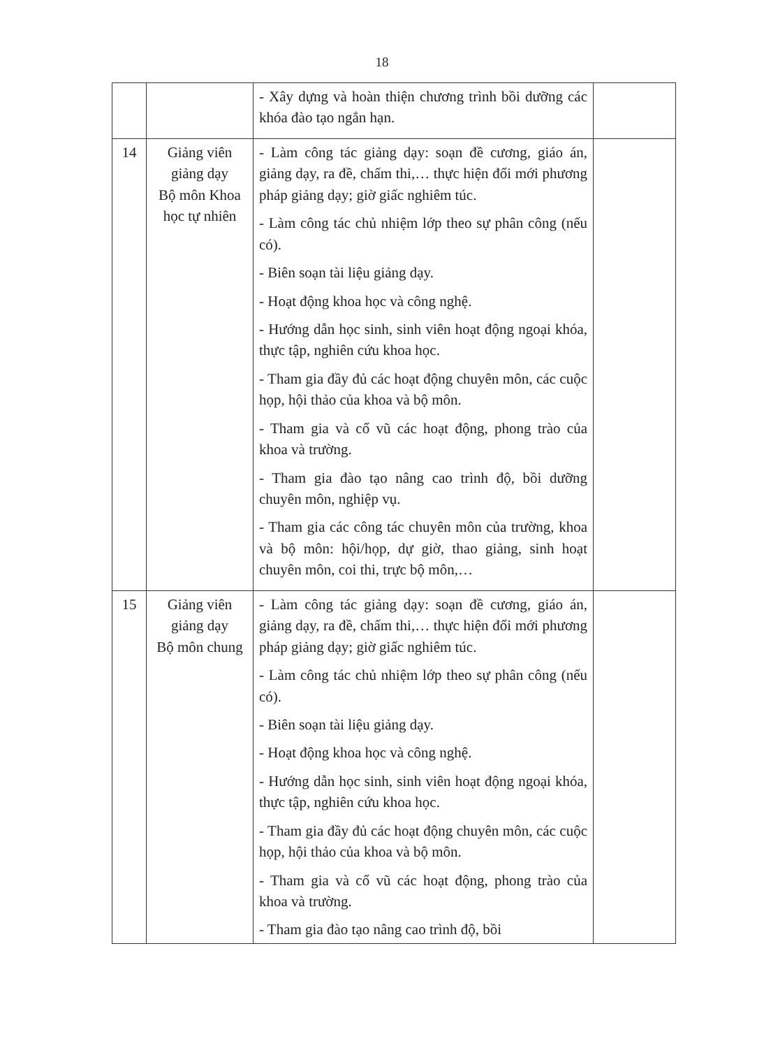18
| | | - Xây dựng và hoàn thiện chương trình bồi dưỡng các khóa đào tạo ngắn hạn. | |
| 14 | Giảng viên giảng dạy Bộ môn Khoa học tự nhiên | - Làm công tác giảng dạy: soạn đề cương, giáo án, giảng dạy, ra đề, chấm thi,… thực hiện đổi mới phương pháp giảng dạy; giờ giấc nghiêm túc. - Làm công tác chủ nhiệm lớp theo sự phân công (nếu có). - Biên soạn tài liệu giảng dạy. - Hoạt động khoa học và công nghệ. - Hướng dẫn học sinh, sinh viên hoạt động ngoại khóa, thực tập, nghiên cứu khoa học. - Tham gia đầy đủ các hoạt động chuyên môn, các cuộc họp, hội thảo của khoa và bộ môn. - Tham gia và cổ vũ các hoạt động, phong trào của khoa và trường. - Tham gia đào tạo nâng cao trình độ, bồi dưỡng chuyên môn, nghiệp vụ. - Tham gia các công tác chuyên môn của trường, khoa và bộ môn: hội/họp, dự giờ, thao giảng, sinh hoạt chuyên môn, coi thi, trực bộ môn,… | |
| 15 | Giảng viên giảng dạy Bộ môn chung | - Làm công tác giảng dạy: soạn đề cương, giáo án, giảng dạy, ra đề, chấm thi,… thực hiện đổi mới phương pháp giảng dạy; giờ giấc nghiêm túc. - Làm công tác chủ nhiệm lớp theo sự phân công (nếu có). - Biên soạn tài liệu giảng dạy. - Hoạt động khoa học và công nghệ. - Hướng dẫn học sinh, sinh viên hoạt động ngoại khóa, thực tập, nghiên cứu khoa học. - Tham gia đầy đủ các hoạt động chuyên môn, các cuộc họp, hội thảo của khoa và bộ môn. - Tham gia và cổ vũ các hoạt động, phong trào của khoa và trường. - Tham gia đào tạo nâng cao trình độ, bồi | |